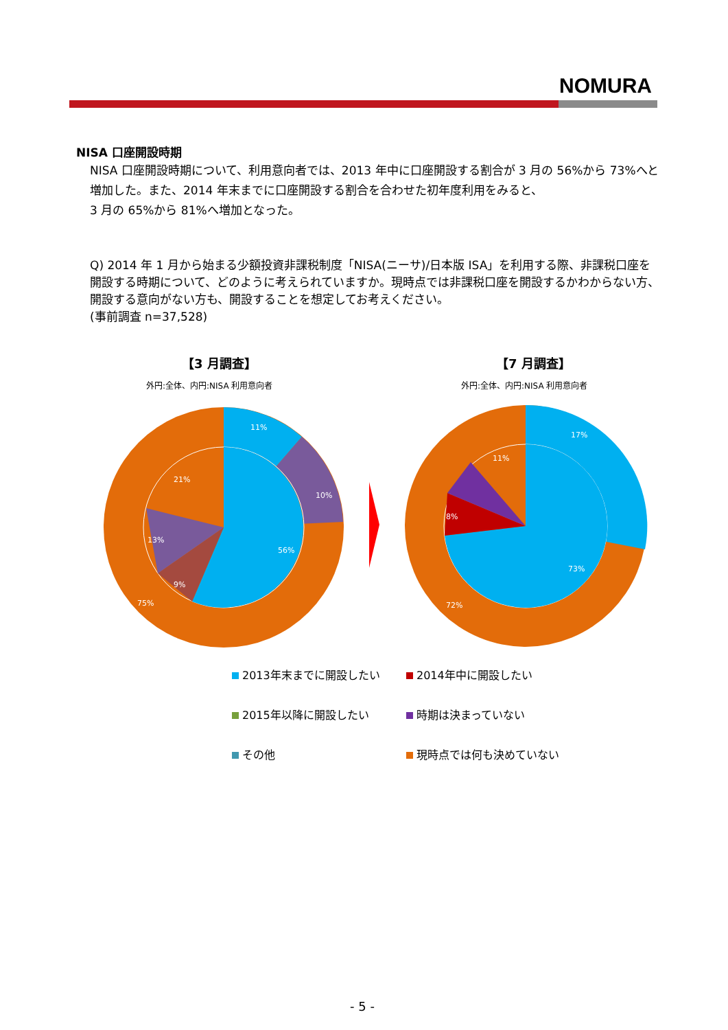NOMURA
NISA 口座開設時期
NISA 口座開設時期について、利用意向者では、2013 年中に口座開設する割合が 3 月の 56%から 73%へと増加した。また、2014 年末までに口座開設する割合を合わせた初年度利用をみると、
3 月の 65%から 81%へ増加となった。
Q) 2014 年 1 月から始まる少額投資非課税制度「NISA(ニーサ)/日本版 ISA」を利用する際、非課税口座を開設する時期について、どのように考えられていますか。現時点では非課税口座を開設するかわからない方、開設する意向がない方も、開設することを想定してお考えください。
(事前調査 n=37,528)
【3 月調査】 【7 月調査】
外円:全体、内円:NISA 利用意向者 外円:全体、内円:NISA 利用意向者
11%
10%
56%
21%
13%
9%
75%
17%
73%
11%
72%
8%
2013年末までに開設したい
2014年中に開設したい
2015年以降に開設したい
時期は決まっていない
その他
現時点では何も決めていない
- 5 -